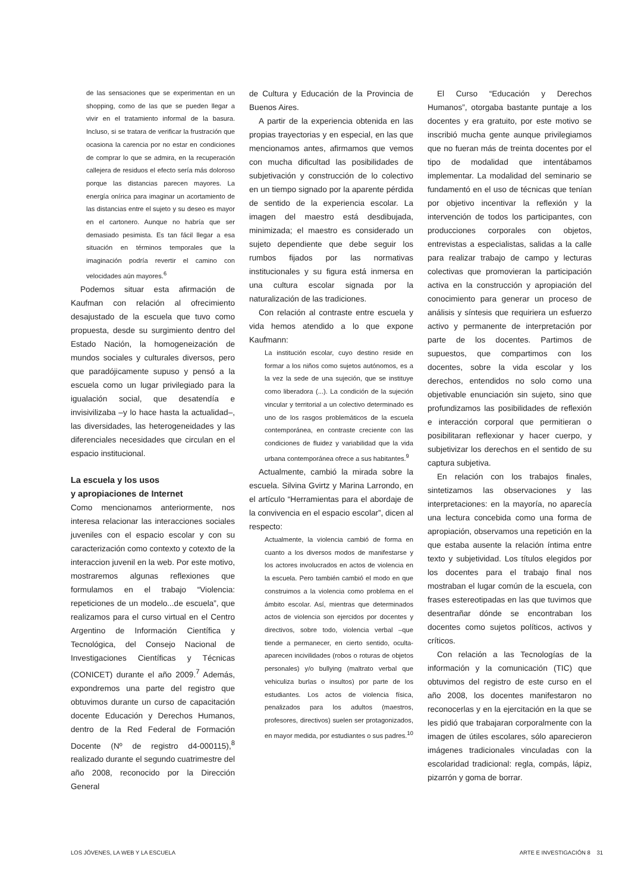de las sensaciones que se experimentan en un shopping, como de las que se pueden llegar a vivir en el tratamiento informal de la basura. Incluso, si se tratara de verificar la frustración que ocasiona la carencia por no estar en condiciones de comprar lo que se admira, en la recuperación callejera de residuos el efecto sería más doloroso porque las distancias parecen mayores. La energía onírica para imaginar un acortamiento de las distancias entre el sujeto y su deseo es mayor en el cartonero. Aunque no habría que ser demasiado pesimista. Es tan fácil llegar a esa situación en términos temporales que la imaginación podría revertir el camino con velocidades aún mayores.<sup>6</sup>
Podemos situar esta afirmación de Kaufman con relación al ofrecimiento desajustado de la escuela que tuvo como propuesta, desde su surgimiento dentro del Estado Nación, la homogeneización de mundos sociales y culturales diversos, pero que paradójicamente supuso y pensó a la escuela como un lugar privilegiado para la igualación social, que desatendía e invisivilizaba –y lo hace hasta la actualidad–, las diversidades, las heterogeneidades y las diferenciales necesidades que circulan en el espacio institucional.
La escuela y los usos
y apropiaciones de Internet
Como mencionamos anteriormente, nos interesa relacionar las interacciones sociales juveniles con el espacio escolar y con su caracterización como contexto y cotexto de la interaccion juvenil en la web. Por este motivo, mostraremos algunas reflexiones que formulamos en el trabajo “Violencia: repeticiones de un modelo...de escuela”, que realizamos para el curso virtual en el Centro Argentino de Información Científica y Tecnológica, del Consejo Nacional de Investigaciones Científicas y Técnicas (CONICET) durante el año 2009.<sup>7</sup> Además, expondremos una parte del registro que obtuvimos durante un curso de capacitación docente Educación y Derechos Humanos, dentro de la Red Federal de Formación Docente (Nº de registro d4-000115),<sup>8</sup> realizado durante el segundo cuatrimestre del año 2008, reconocido por la Dirección General
de Cultura y Educación de la Provincia de Buenos Aires.
A partir de la experiencia obtenida en las propias trayectorias y en especial, en las que mencionamos antes, afirmamos que vemos con mucha dificultad las posibilidades de subjetivación y construcción de lo colectivo en un tiempo signado por la aparente pérdida de sentido de la experiencia escolar. La imagen del maestro está desdibujada, minimizada; el maestro es considerado un sujeto dependiente que debe seguir los rumbos fijados por las normativas institucionales y su figura está inmersa en una cultura escolar signada por la naturalización de las tradiciones.
Con relación al contraste entre escuela y vida hemos atendido a lo que expone Kaufmann:
La institución escolar, cuyo destino reside en formar a los niños como sujetos autónomos, es a la vez la sede de una sujeción, que se instituye como liberadora (...). La condición de la sujeción vincular y territorial a un colectivo determinado es uno de los rasgos problemáticos de la escuela contemporánea, en contraste creciente con las condiciones de fluidez y variabilidad que la vida urbana contemporánea ofrece a sus habitantes.<sup>9</sup>
Actualmente, cambió la mirada sobre la escuela. Silvina Gvirtz y Marina Larrondo, en el artículo “Herramientas para el abordaje de la convivencia en el espacio escolar”, dicen al respecto:
Actualmente, la violencia cambió de forma en cuanto a los diversos modos de manifestarse y los actores involucrados en actos de violencia en la escuela. Pero también cambió el modo en que construimos a la violencia como problema en el ámbito escolar. Así, mientras que determinados actos de violencia son ejercidos por docentes y directivos, sobre todo, violencia verbal –que tiende a permanecer, en cierto sentido, oculta- aparecen incivilidades (robos o roturas de objetos personales) y/o bullying (maltrato verbal que vehiculiza burlas o insultos) por parte de los estudiantes. Los actos de violencia física, penalizados para los adultos (maestros, profesores, directivos) suelen ser protagonizados, en mayor medida, por estudiantes o sus padres.<sup>10</sup>
El Curso “Educación y Derechos Humanos”, otorgaba bastante puntaje a los docentes y era gratuito, por este motivo se inscribió mucha gente aunque privilegiamos que no fueran más de treinta docentes por el tipo de modalidad que intentábamos implementar. La modalidad del seminario se fundamentó en el uso de técnicas que tenían por objetivo incentivar la reflexión y la intervención de todos los participantes, con producciones corporales con objetos, entrevistas a especialistas, salidas a la calle para realizar trabajo de campo y lecturas colectivas que promovieran la participación activa en la construcción y apropiación del conocimiento para generar un proceso de análisis y síntesis que requiriera un esfuerzo activo y permanente de interpretación por parte de los docentes. Partimos de supuestos, que compartimos con los docentes, sobre la vida escolar y los derechos, entendidos no solo como una objetivable enunciación sin sujeto, sino que profundizamos las posibilidades de reflexión e interacción corporal que permitieran o posibilitaran reflexionar y hacer cuerpo, y subjetivizar los derechos en el sentido de su captura subjetiva.
En relación con los trabajos finales, sintetizamos las observaciones y las interpretaciones: en la mayoría, no aparecía una lectura concebida como una forma de apropiación, observamos una repetición en la que estaba ausente la relación íntima entre texto y subjetividad. Los títulos elegidos por los docentes para el trabajo final nos mostraban el lugar común de la escuela, con frases estereotipadas en las que tuvimos que desentrañar dónde se encontraban los docentes como sujetos políticos, activos y críticos.
Con relación a las Tecnologías de la información y la comunicación (TIC) que obtuvimos del registro de este curso en el año 2008, los docentes manifestaron no reconocerlas y en la ejercitación en la que se les pidió que trabajaran corporalmente con la imagen de útiles escolares, sólo aparecieron imágenes tradicionales vinculadas con la escolaridad tradicional: regla, compás, lápiz, pizarrón y goma de borrar.
LOS JÓVENES, LA WEB Y LA ESCUELA ARTE E INVESTIGACIÓN 8 31